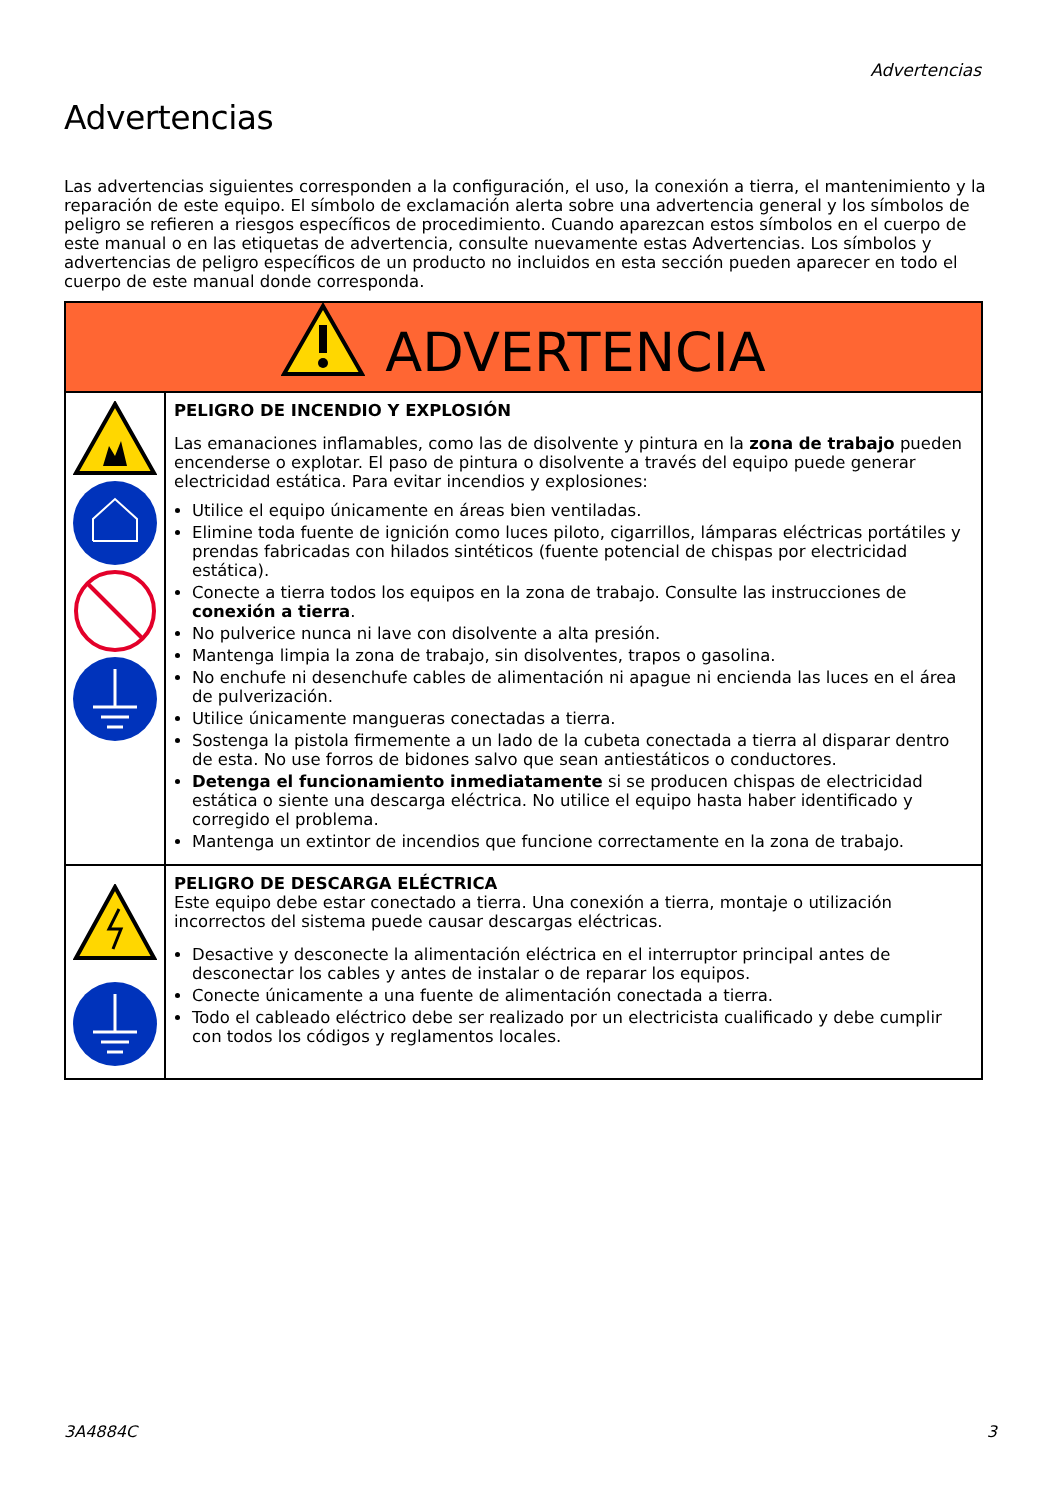Advertencias
Advertencias
Las advertencias siguientes corresponden a la configuración, el uso, la conexión a tierra, el mantenimiento y la reparación de este equipo. El símbolo de exclamación alerta sobre una advertencia general y los símbolos de peligro se refieren a riesgos específicos de procedimiento. Cuando aparezcan estos símbolos en el cuerpo de este manual o en las etiquetas de advertencia, consulte nuevamente estas Advertencias. Los símbolos y advertencias de peligro específicos de un producto no incluidos en esta sección pueden aparecer en todo el cuerpo de este manual donde corresponda.
| ADVERTENCIA | |
| | PELIGRO DE INCENDIO Y EXPLOSIÓN Las emanaciones inflamables, como las de disolvente y pintura en la zona de trabajo pueden encenderse o explotar. El paso de pintura o disolvente a través del equipo puede generar electricidad estática. Para evitar incendios y explosiones: Utilice el equipo únicamente en áreas bien ventiladas. Elimine toda fuente de ignición como luces piloto, cigarrillos, lámparas eléctricas portátiles y prendas fabricadas con hilados sintéticos (fuente potencial de chispas por electricidad estática). Conecte a tierra todos los equipos en la zona de trabajo. Consulte las instrucciones de conexión a tierra . No pulverice nunca ni lave con disolvente a alta presión. Mantenga limpia la zona de trabajo, sin disolventes, trapos o gasolina. No enchufe ni desenchufe cables de alimentación ni apague ni encienda las luces en el área de pulverización. Utilice únicamente mangueras conectadas a tierra. Sostenga la pistola firmemente a un lado de la cubeta conectada a tierra al disparar dentro de esta. No use forros de bidones salvo que sean antiestáticos o conductores. Detenga el funcionamiento inmediatamente si se producen chispas de electricidad estática o siente una descarga eléctrica. No utilice el equipo hasta haber identificado y corregido el problema. Mantenga un extintor de incendios que funcione correctamente en la zona de trabajo. |
| | PELIGRO DE DESCARGA ELÉCTRICA Este equipo debe estar conectado a tierra. Una conexión a tierra, montaje o utilización incorrectos del sistema puede causar descargas eléctricas. Desactive y desconecte la alimentación eléctrica en el interruptor principal antes de desconectar los cables y antes de instalar o de reparar los equipos. Conecte únicamente a una fuente de alimentación conectada a tierra. Todo el cableado eléctrico debe ser realizado por un electricista cualificado y debe cumplir con todos los códigos y reglamentos locales. |
3A4884C 3